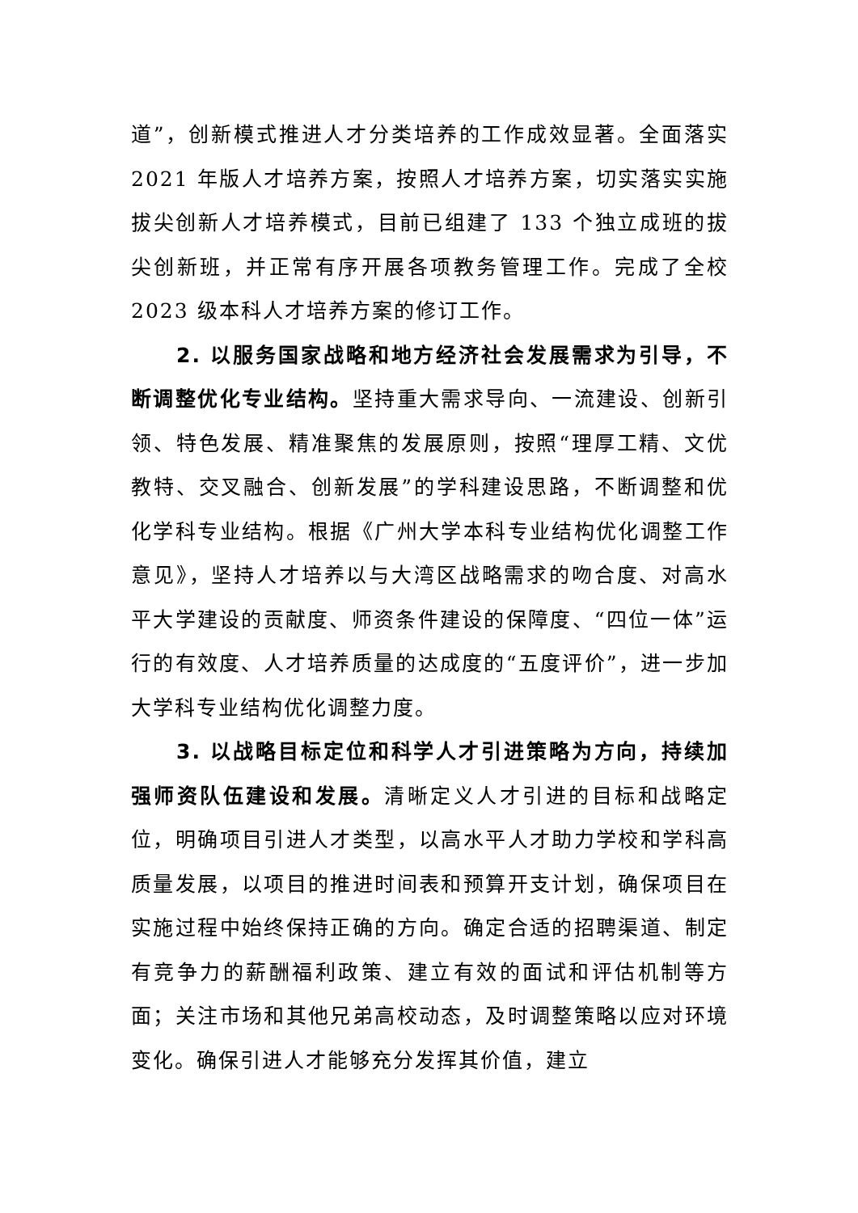道”，创新模式推进人才分类培养的工作成效显著。全面落实 2021 年版人才培养方案，按照人才培养方案，切实落实实施拔尖创新人才培养模式，目前已组建了 133 个独立成班的拔尖创新班，并正常有序开展各项教务管理工作。完成了全校 2023 级本科人才培养方案的修订工作。
2. 以服务国家战略和地方经济社会发展需求为引导，不断调整优化专业结构。坚持重大需求导向、一流建设、创新引领、特色发展、精准聚焦的发展原则，按照“理厚工精、文优教特、交叉融合、创新发展”的学科建设思路，不断调整和优化学科专业结构。根据《广州大学本科专业结构优化调整工作意见》，坚持人才培养以与大湾区战略需求的吻合度、对高水平大学建设的贡献度、师资条件建设的保障度、“四位一体”运行的有效度、人才培养质量的达成度的“五度评价”，进一步加大学科专业结构优化调整力度。
3. 以战略目标定位和科学人才引进策略为方向，持续加强师资队伍建设和发展。清晰定义人才引进的目标和战略定位，明确项目引进人才类型，以高水平人才助力学校和学科高质量发展，以项目的推进时间表和预算开支计划，确保项目在实施过程中始终保持正确的方向。确定合适的招聘渠道、制定有竞争力的薪酬福利政策、建立有效的面试和评估机制等方面；关注市场和其他兄弟高校动态，及时调整策略以应对环境变化。确保引进人才能够充分发挥其价值，建立